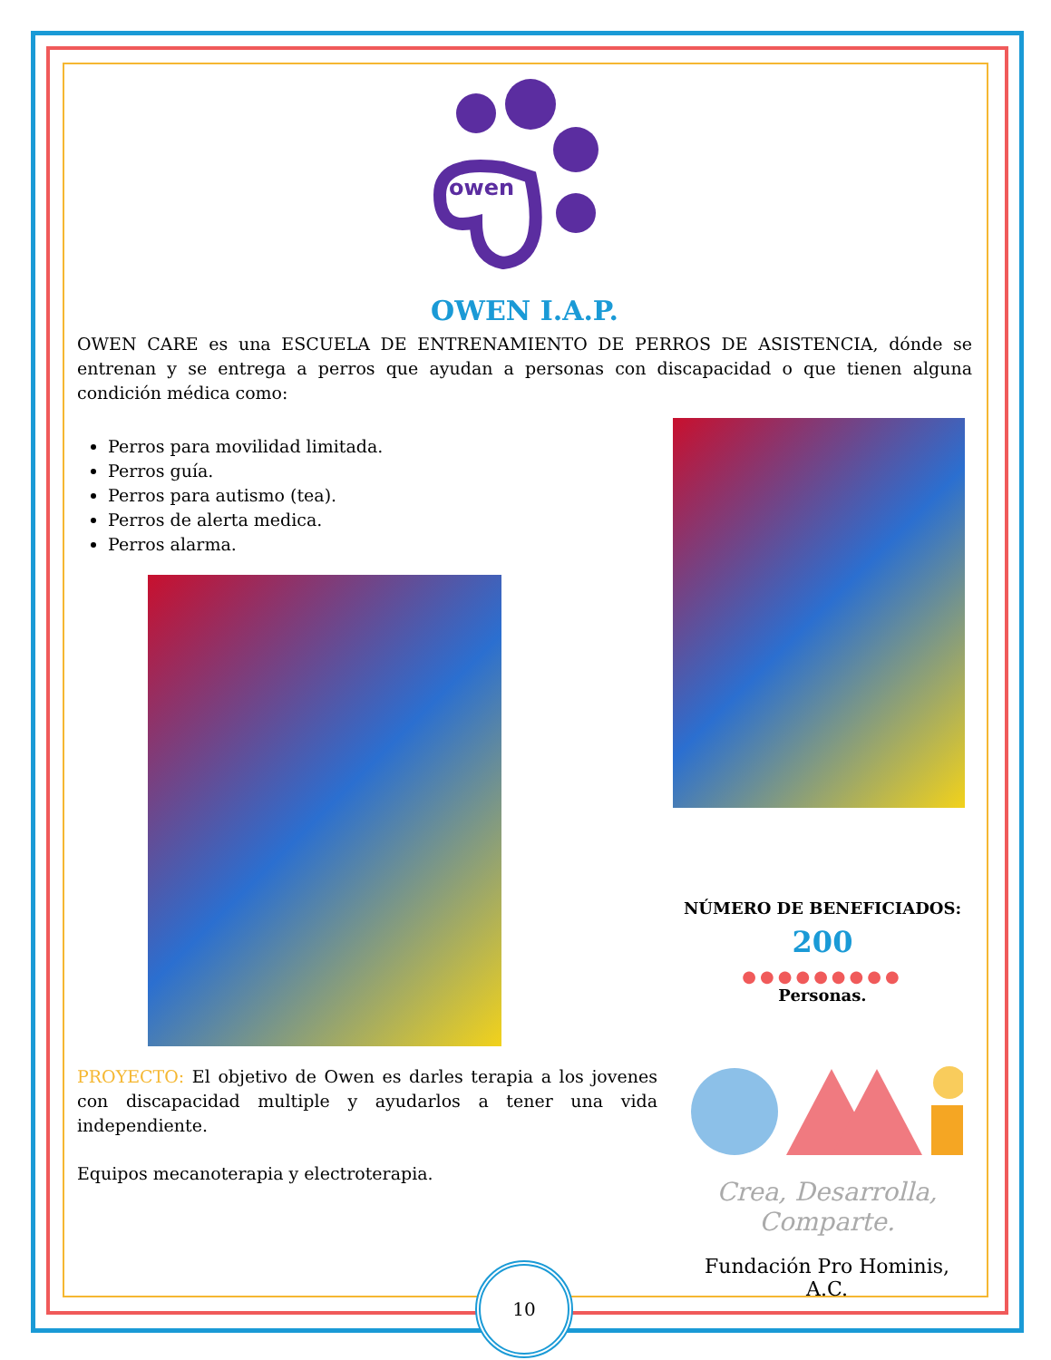owen
OWEN I.A.P.
OWEN CARE es una ESCUELA DE ENTRENAMIENTO DE PERROS DE ASISTENCIA, dónde se entrenan y se entrega a perros que ayudan a personas con discapacidad o que tienen alguna condición médica como:
Perros para movilidad limitada.
Perros guía.
Perros para autismo (tea).
Perros de alerta medica.
Perros alarma.
NÚMERO DE BENEFICIADOS:
200
●●●●●●●●●
Personas.
PROYECTO: El objetivo de Owen es darles terapia a los jovenes con discapacidad multiple y ayudarlos a tener una vida independiente.
Equipos mecanoterapia y electroterapia.
Crea, Desarrolla,
Comparte.
Fundación Pro Hominis, A.C.
10